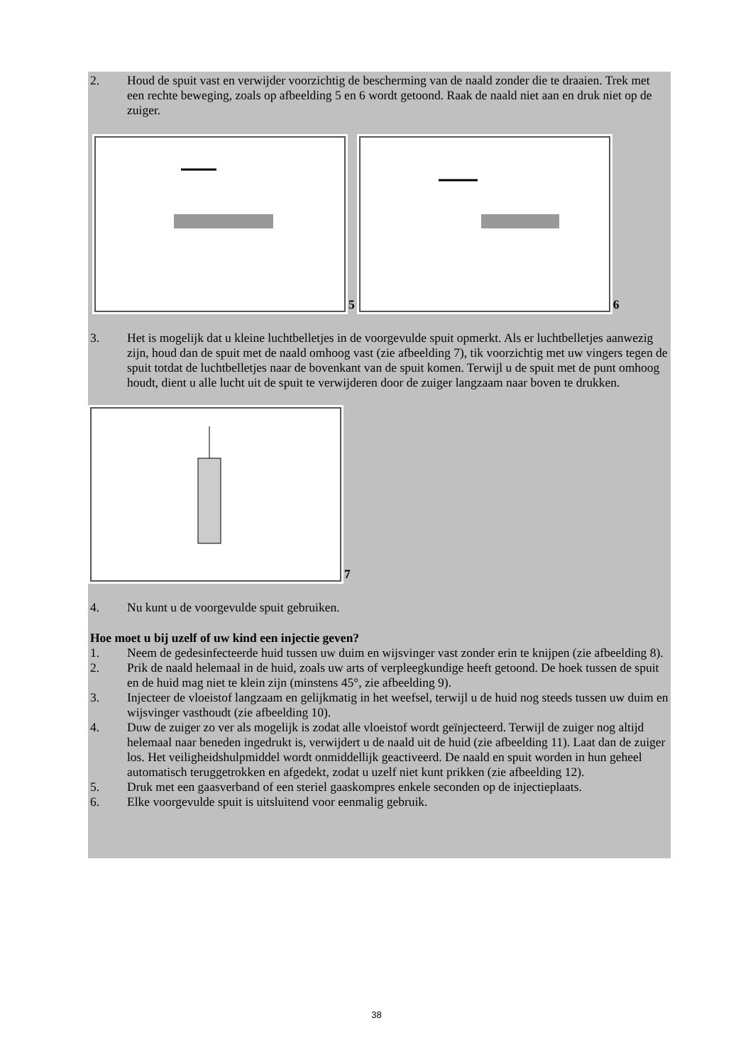2. Houd de spuit vast en verwijder voorzichtig de bescherming van de naald zonder die te draaien. Trek met een rechte beweging, zoals op afbeelding 5 en 6 wordt getoond. Raak de naald niet aan en druk niet op de zuiger.
5 6
3. Het is mogelijk dat u kleine luchtbelletjes in de voorgevulde spuit opmerkt. Als er luchtbelletjes aanwezig zijn, houd dan de spuit met de naald omhoog vast (zie afbeelding 7), tik voorzichtig met uw vingers tegen de spuit totdat de luchtbelletjes naar de bovenkant van de spuit komen. Terwijl u de spuit met de punt omhoog houdt, dient u alle lucht uit de spuit te verwijderen door de zuiger langzaam naar boven te drukken.
7
4. Nu kunt u de voorgevulde spuit gebruiken.
Hoe moet u bij uzelf of uw kind een injectie geven?
1. Neem de gedesinfecteerde huid tussen uw duim en wijsvinger vast zonder erin te knijpen (zie afbeelding 8).
2. Prik de naald helemaal in de huid, zoals uw arts of verpleegkundige heeft getoond. De hoek tussen de spuit en de huid mag niet te klein zijn (minstens 45°, zie afbeelding 9).
3. Injecteer de vloeistof langzaam en gelijkmatig in het weefsel, terwijl u de huid nog steeds tussen uw duim en wijsvinger vasthoudt (zie afbeelding 10).
4. Duw de zuiger zo ver als mogelijk is zodat alle vloeistof wordt geïnjecteerd. Terwijl de zuiger nog altijd helemaal naar beneden ingedrukt is, verwijdert u de naald uit de huid (zie afbeelding 11). Laat dan de zuiger los. Het veiligheidshulpmiddel wordt onmiddellijk geactiveerd. De naald en spuit worden in hun geheel automatisch teruggetrokken en afgedekt, zodat u uzelf niet kunt prikken (zie afbeelding 12).
5. Druk met een gaasverband of een steriel gaaskompres enkele seconden op de injectieplaats.
6. Elke voorgevulde spuit is uitsluitend voor eenmalig gebruik.
38